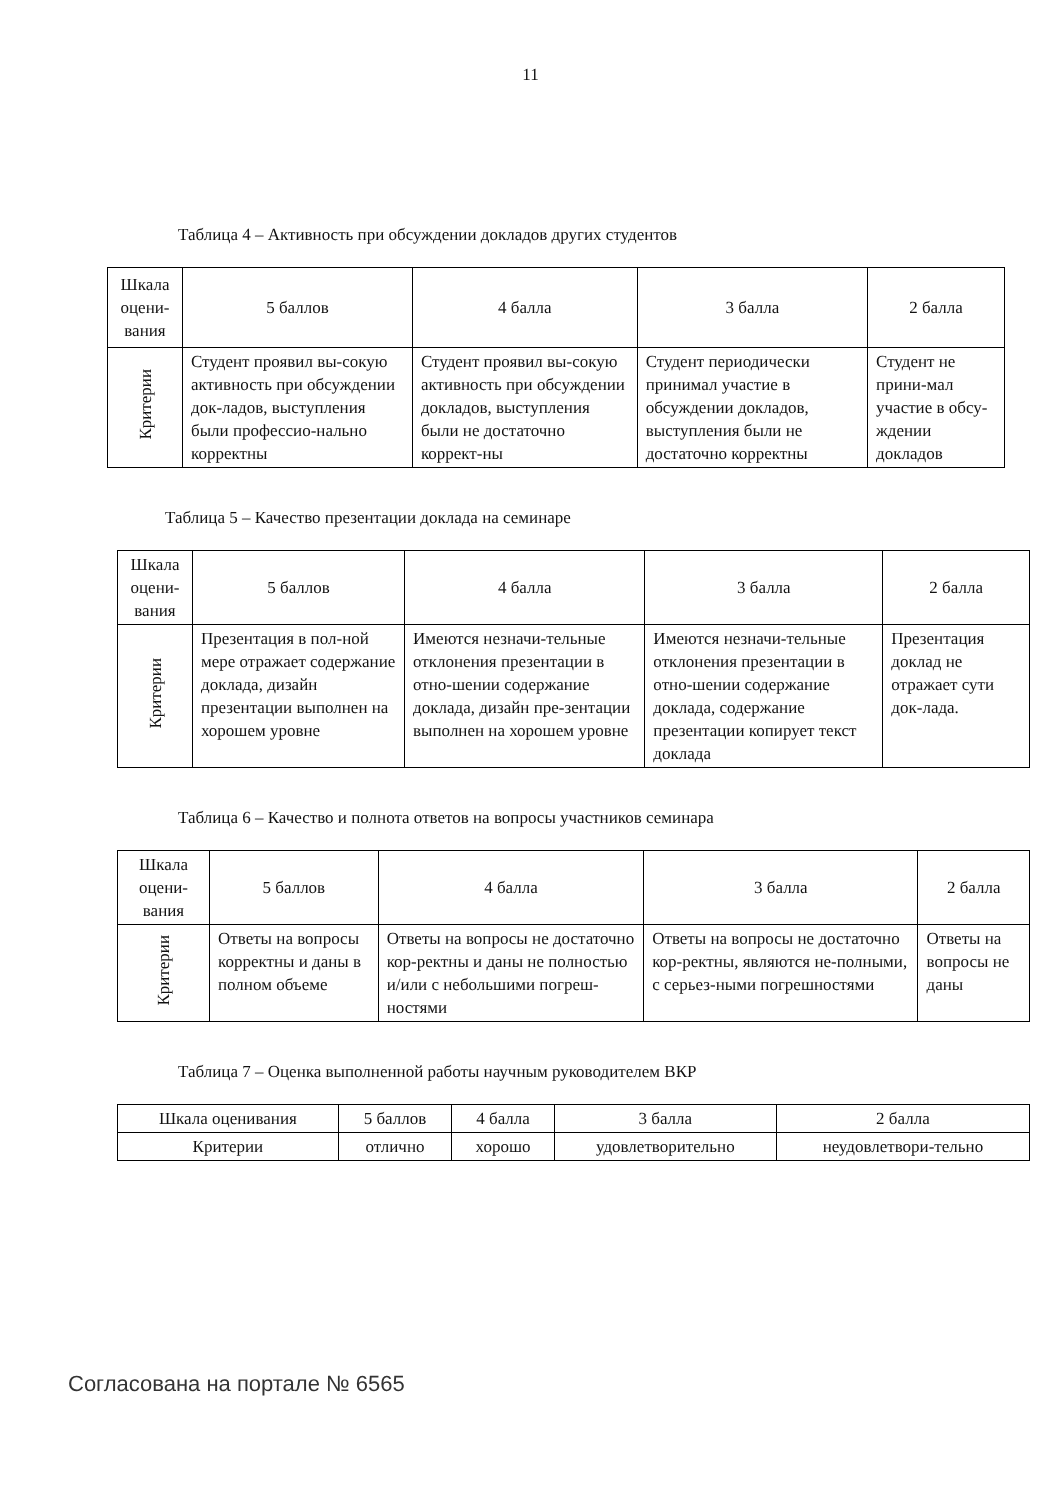11
Таблица 4 – Активность при обсуждении докладов других студентов
| Шкала оцени-вания | 5 баллов | 4 балла | 3 балла | 2 балла |
| Критерии | Студент проявил вы-сокую активность при обсуждении док-ладов, выступления были профессио-нально корректны | Студент проявил вы-сокую активность при обсуждении докладов, выступления были не достаточно коррект-ны | Студент периодически принимал участие в обсуждении докладов, выступления были не достаточно корректны | Студент не прини-мал участие в обсу-ждении докладов |
Таблица 5 – Качество презентации доклада на семинаре
| Шкала оцени-вания | 5 баллов | 4 балла | 3 балла | 2 балла |
| Критерии | Презентация в пол-ной мере отражает содержание доклада, дизайн презентации выполнен на хорошем уровне | Имеются незначи-тельные отклонения презентации в отно-шении содержание доклада, дизайн пре-зентации выполнен на хорошем уровне | Имеются незначи-тельные отклонения презентации в отно-шении содержание доклада, содержание презентации копирует текст доклада | Презентация доклад не отражает сути док-лада. |
Таблица 6 – Качество и полнота ответов на вопросы участников семинара
| Шкала оцени-вания | 5 баллов | 4 балла | 3 балла | 2 балла |
| Критерии | Ответы на вопросы корректны и даны в полном объеме | Ответы на вопросы не достаточно кор-ректны и даны не полностью и/или с небольшими погреш-ностями | Ответы на вопросы не достаточно кор-ректны, являются не-полными, с серьез-ными погрешностями | Ответы на вопросы не даны |
Таблица 7 – Оценка выполненной работы научным руководителем ВКР
| Шкала оценивания | 5 баллов | 4 балла | 3 балла | 2 балла |
| Критерии | отлично | хорошо | удовлетворительно | неудовлетвори-тельно |
Согласована на портале № 6565